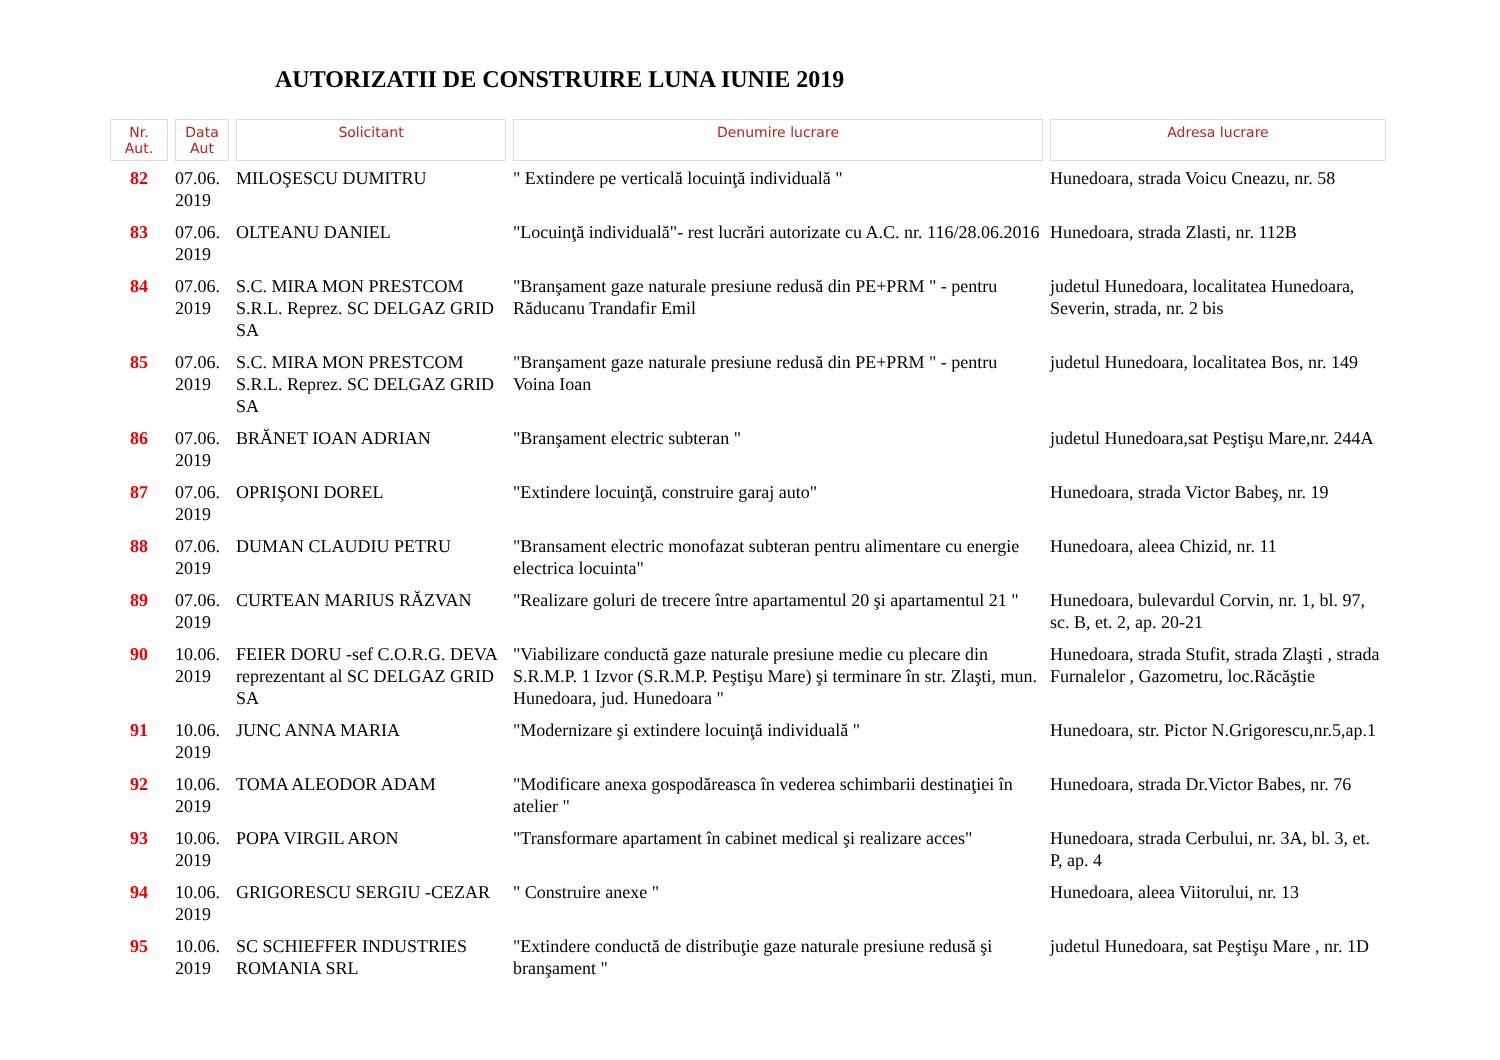AUTORIZATII DE CONSTRUIRE LUNA IUNIE 2019
| Nr. Aut. | Data Aut | Solicitant | Denumire lucrare | Adresa lucrare |
| --- | --- | --- | --- | --- |
| 82 | 07.06. 2019 | MILOŞESCU DUMITRU | " Extindere pe verticală locuinţă individuală " | Hunedoara, strada Voicu Cneazu, nr. 58 |
| 83 | 07.06. 2019 | OLTEANU DANIEL | "Locuinţă individuală"- rest lucrări autorizate cu A.C. nr. 116/28.06.2016 | Hunedoara, strada Zlasti, nr. 112B |
| 84 | 07.06. 2019 | S.C. MIRA MON PRESTCOM S.R.L. Reprez. SC DELGAZ GRID SA | "Branşament gaze naturale presiune redusă din PE+PRM " - pentru Răducanu Trandafir Emil | judetul Hunedoara, localitatea Hunedoara, Severin, strada, nr. 2 bis |
| 85 | 07.06. 2019 | S.C. MIRA MON PRESTCOM S.R.L. Reprez. SC DELGAZ GRID SA | "Branşament gaze naturale presiune redusă din PE+PRM " - pentru Voina Ioan | judetul Hunedoara, localitatea Bos, nr. 149 |
| 86 | 07.06. 2019 | BRĂNET IOAN ADRIAN | "Branşament electric subteran " | judetul Hunedoara,sat Peştişu Mare,nr. 244A |
| 87 | 07.06. 2019 | OPRIŞONI DOREL | "Extindere locuinţă, construire garaj auto" | Hunedoara, strada Victor Babeş, nr. 19 |
| 88 | 07.06. 2019 | DUMAN CLAUDIU PETRU | "Bransament electric monofazat subteran pentru alimentare cu energie electrica locuinta" | Hunedoara, aleea Chizid, nr. 11 |
| 89 | 07.06. 2019 | CURTEAN MARIUS RĂZVAN | "Realizare goluri de trecere între apartamentul 20 şi apartamentul 21 " | Hunedoara, bulevardul Corvin, nr. 1, bl. 97, sc. B, et. 2, ap. 20-21 |
| 90 | 10.06. 2019 | FEIER DORU -sef C.O.R.G. DEVA reprezentant al SC DELGAZ GRID SA | "Viabilizare conductă gaze naturale presiune medie cu plecare din S.R.M.P. 1 Izvor (S.R.M.P. Peştişu Mare) şi terminare în str. Zlaşti, mun. Hunedoara, jud. Hunedoara " | Hunedoara, strada Stufit, strada Zlaşti , strada Furnalelor , Gazometru, loc.Răcăştie |
| 91 | 10.06. 2019 | JUNC ANNA MARIA | "Modernizare şi extindere locuinţă individuală " | Hunedoara, str. Pictor N.Grigorescu,nr.5,ap.1 |
| 92 | 10.06. 2019 | TOMA ALEODOR ADAM | "Modificare anexa gospodăreasca în vederea schimbarii destinaţiei în atelier " | Hunedoara, strada Dr.Victor Babes, nr. 76 |
| 93 | 10.06. 2019 | POPA VIRGIL ARON | "Transformare apartament în cabinet medical şi realizare acces" | Hunedoara, strada Cerbului, nr. 3A, bl. 3, et. P, ap. 4 |
| 94 | 10.06. 2019 | GRIGORESCU SERGIU -CEZAR | " Construire anexe " | Hunedoara, aleea Viitorului, nr. 13 |
| 95 | 10.06. 2019 | SC SCHIEFFER INDUSTRIES ROMANIA SRL | "Extindere conductă de distribuţie gaze naturale presiune redusă şi branşament " | judetul Hunedoara, sat Peştişu Mare , nr. 1D |